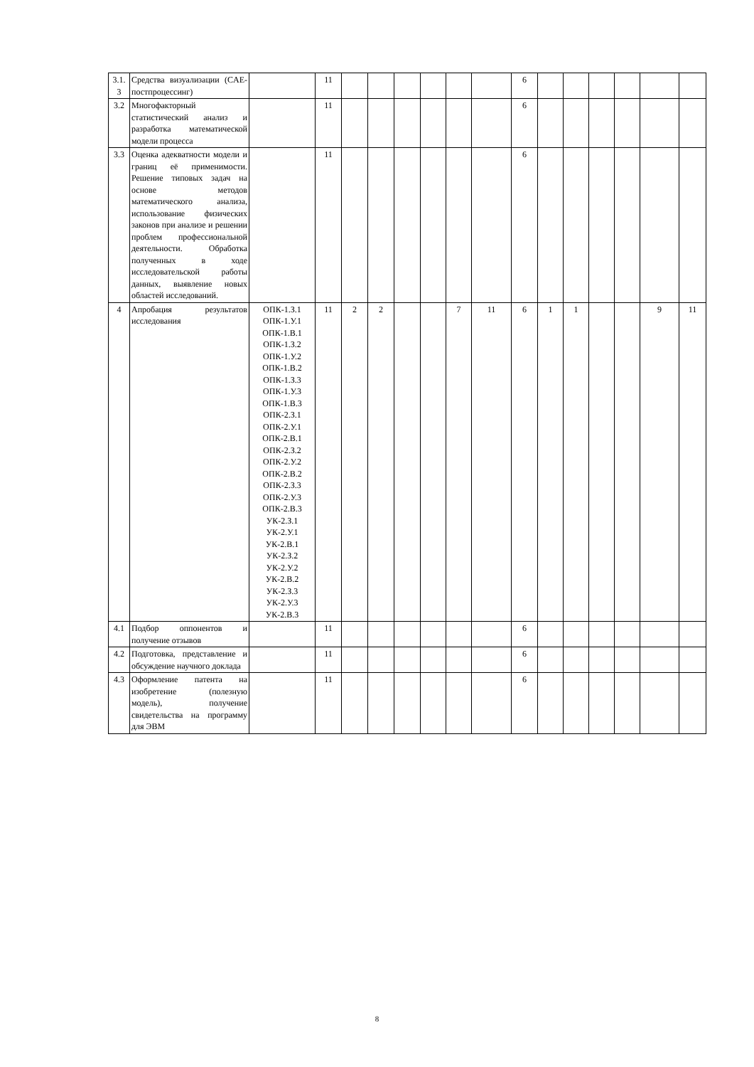| 3.1. 3 | Средства визуализации (CAE-постпроцессинг) | | 11 | | | | | | | 6 | | | | | | |
| 3.2 | Многофакторный статистический анализ и разработка математической модели процесса | | 11 | | | | | | | 6 | | | | | | |
| 3.3 | Оценка адекватности модели и границ её применимости. Решение типовых задач на основе методов математического анализа, использование физических законов при анализе и решении проблем профессиональной деятельности. Обработка полученных в ходе исследовательской работы данных, выявление новых областей исследований. | | 11 | | | | | | | 6 | | | | | | |
| 4 | Апробация результатов исследования | ОПК-1.З.1 ОПК-1.У.1 ОПК-1.В.1 ОПК-1.З.2 ОПК-1.У.2 ОПК-1.В.2 ОПК-1.З.3 ОПК-1.У.3 ОПК-1.В.3 ОПК-2.З.1 ОПК-2.У.1 ОПК-2.В.1 ОПК-2.З.2 ОПК-2.У.2 ОПК-2.В.2 ОПК-2.З.3 ОПК-2.У.3 ОПК-2.В.3 УК-2.З.1 УК-2.У.1 УК-2.В.1 УК-2.З.2 УК-2.У.2 УК-2.В.2 УК-2.З.3 УК-2.У.3 УК-2.В.3 | 11 | 2 | 2 | | | 7 | 11 | 6 | 1 | 1 | | | 9 | 11 |
| 4.1 | Подбор оппонентов и получение отзывов | | 11 | | | | | | | 6 | | | | | | |
| 4.2 | Подготовка, представление и обсуждение научного доклада | | 11 | | | | | | | 6 | | | | | | |
| 4.3 | Оформление патента на изобретение (полезную модель), получение свидетельства на программу для ЭВМ | | 11 | | | | | | | 6 | | | | | | |
8